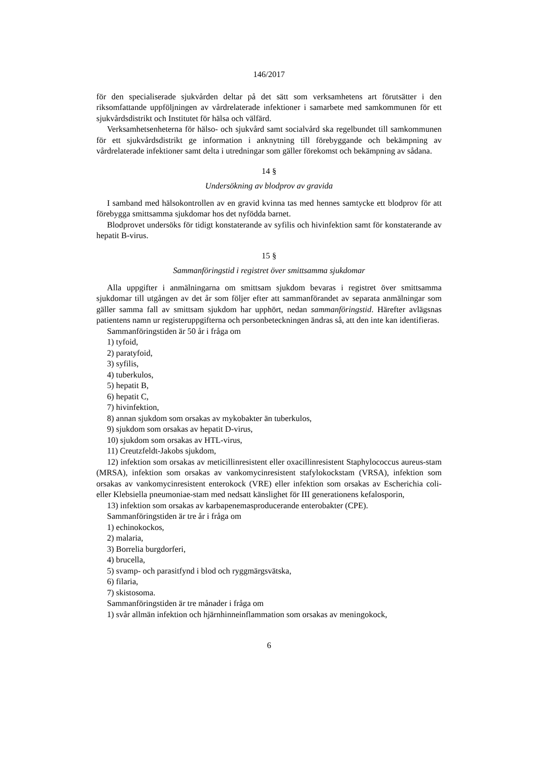146/2017
för den specialiserade sjukvården deltar på det sätt som verksamhetens art förutsätter i den riksomfattande uppföljningen av vårdrelaterade infektioner i samarbete med samkommunen för ett sjukvårdsdistrikt och Institutet för hälsa och välfärd.
Verksamhetsenheterna för hälso- och sjukvård samt socialvård ska regelbundet till samkommunen för ett sjukvårdsdistrikt ge information i anknytning till förebyggande och bekämpning av vårdrelaterade infektioner samt delta i utredningar som gäller förekomst och bekämpning av sådana.
14 §
Undersökning av blodprov av gravida
I samband med hälsokontrollen av en gravid kvinna tas med hennes samtycke ett blodprov för att förebygga smittsamma sjukdomar hos det nyfödda barnet.
Blodprovet undersöks för tidigt konstaterande av syfilis och hivinfektion samt för konstaterande av hepatit B-virus.
15 §
Sammanföringstid i registret över smittsamma sjukdomar
Alla uppgifter i anmälningarna om smittsam sjukdom bevaras i registret över smittsamma sjukdomar till utgången av det år som följer efter att sammanförandet av separata anmälningar som gäller samma fall av smittsam sjukdom har upphört, nedan sammanföringstid. Härefter avlägsnas patientens namn ur registeruppgifterna och personbeteckningen ändras så, att den inte kan identifieras.
Sammanföringstiden är 50 år i fråga om
1) tyfoid,
2) paratyfoid,
3) syfilis,
4) tuberkulos,
5) hepatit B,
6) hepatit C,
7) hivinfektion,
8) annan sjukdom som orsakas av mykobakter än tuberkulos,
9) sjukdom som orsakas av hepatit D-virus,
10) sjukdom som orsakas av HTL-virus,
11) Creutzfeldt-Jakobs sjukdom,
12) infektion som orsakas av meticillinresistent eller oxacillinresistent Staphylococcus aureus-stam (MRSA), infektion som orsakas av vankomycinresistent stafylokockstam (VRSA), infektion som orsakas av vankomycinresistent enterokock (VRE) eller infektion som orsakas av Escherichia coli- eller Klebsiella pneumoniae-stam med nedsatt känslighet för III generationens kefalosporin,
13) infektion som orsakas av karbapenemasproducerande enterobakter (CPE).
Sammanföringstiden är tre år i fråga om
1) echinokockos,
2) malaria,
3) Borrelia burgdorferi,
4) brucella,
5) svamp- och parasitfynd i blod och ryggmärgsvätska,
6) filaria,
7) skistosoma.
Sammanföringstiden är tre månader i fråga om
1) svår allmän infektion och hjärnhinneinflammation som orsakas av meningokock,
6